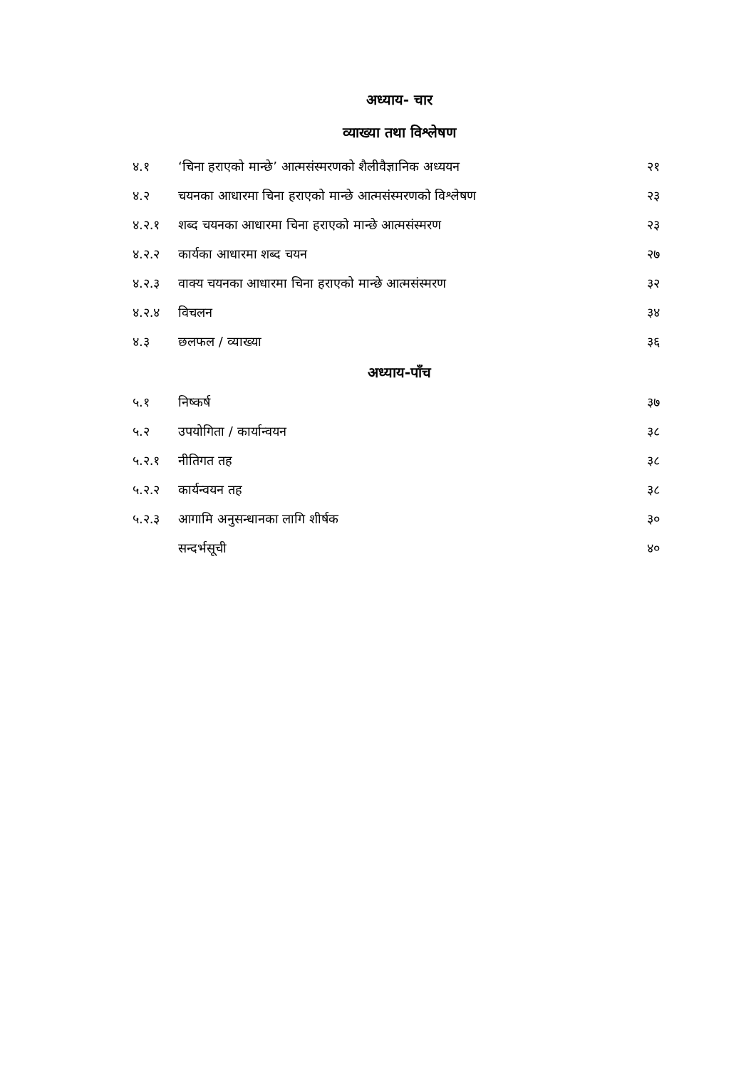अध्याय- चार
व्याख्या तथा विश्लेषण
| ४.१ | ‘चिना हराएको मान्छे’ आत्मसंस्मरणको शैलीवैज्ञानिक अध्ययन | २१ |
| ४.२ | चयनका आधारमा चिना हराएको मान्छे आत्मसंस्मरणको विश्लेषण | २३ |
| ४.२.१ | शब्द चयनका आधारमा चिना हराएको मान्छे आत्मसंस्मरण | २३ |
| ४.२.२ | कार्यका आधारमा शब्द चयन | २७ |
| ४.२.३ | वाक्य चयनका आधारमा चिना हराएको मान्छे आत्मसंस्मरण | ३२ |
| ४.२.४ | विचलन | ३४ |
| ४.३ | छलफल / व्याख्या | ३६ |
अध्याय-पाँच
| ५.१ | निष्कर्ष | ३७ |
| ५.२ | उपयोगिता / कार्यान्वयन | ३८ |
| ५.२.१ | नीतिगत तह | ३८ |
| ५.२.२ | कार्यन्वयन तह | ३८ |
| ५.२.३ | आगामि अनुसन्धानका लागि शीर्षक | ३० |
| | सन्दर्भसूची | ४० |